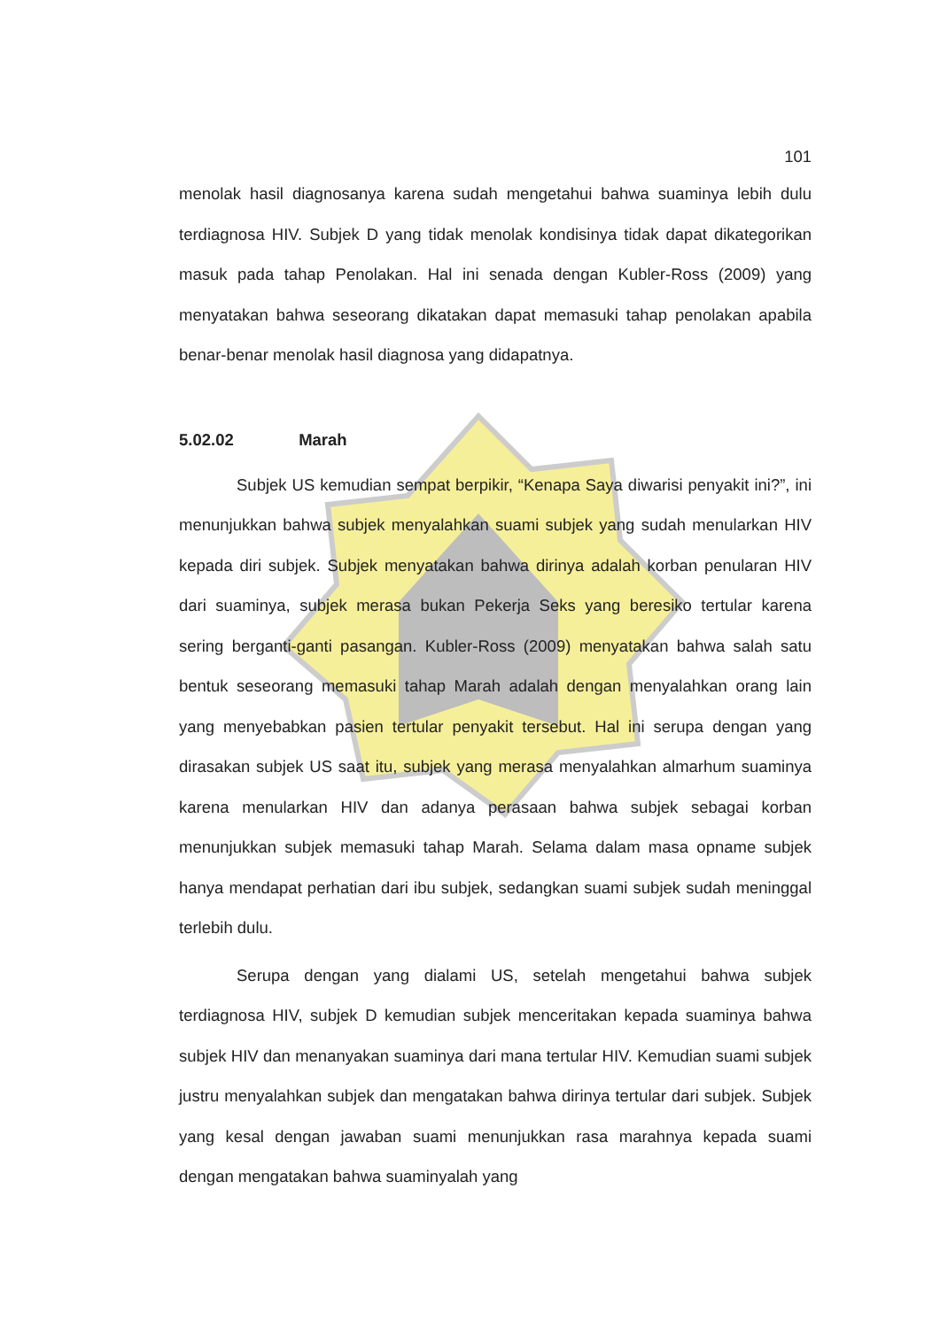101
menolak hasil diagnosanya karena sudah mengetahui bahwa suaminya lebih dulu terdiagnosa HIV. Subjek D yang tidak menolak kondisinya tidak dapat dikategorikan masuk pada tahap Penolakan. Hal ini senada dengan Kubler-Ross (2009) yang menyatakan bahwa seseorang dikatakan dapat memasuki tahap penolakan apabila benar-benar menolak hasil diagnosa yang didapatnya.
5.02.02 Marah
Subjek US kemudian sempat berpikir, “Kenapa Saya diwarisi penyakit ini?”, ini menunjukkan bahwa subjek menyalahkan suami subjek yang sudah menularkan HIV kepada diri subjek. Subjek menyatakan bahwa dirinya adalah korban penularan HIV dari suaminya, subjek merasa bukan Pekerja Seks yang beresiko tertular karena sering berganti-ganti pasangan. Kubler-Ross (2009) menyatakan bahwa salah satu bentuk seseorang memasuki tahap Marah adalah dengan menyalahkan orang lain yang menyebabkan pasien tertular penyakit tersebut. Hal ini serupa dengan yang dirasakan subjek US saat itu, subjek yang merasa menyalahkan almarhum suaminya karena menularkan HIV dan adanya perasaan bahwa subjek sebagai korban menunjukkan subjek memasuki tahap Marah. Selama dalam masa opname subjek hanya mendapat perhatian dari ibu subjek, sedangkan suami subjek sudah meninggal terlebih dulu.
Serupa dengan yang dialami US, setelah mengetahui bahwa subjek terdiagnosa HIV, subjek D kemudian subjek menceritakan kepada suaminya bahwa subjek HIV dan menanyakan suaminya dari mana tertular HIV. Kemudian suami subjek justru menyalahkan subjek dan mengatakan bahwa dirinya tertular dari subjek. Subjek yang kesal dengan jawaban suami menunjukkan rasa marahnya kepada suami dengan mengatakan bahwa suaminyalah yang